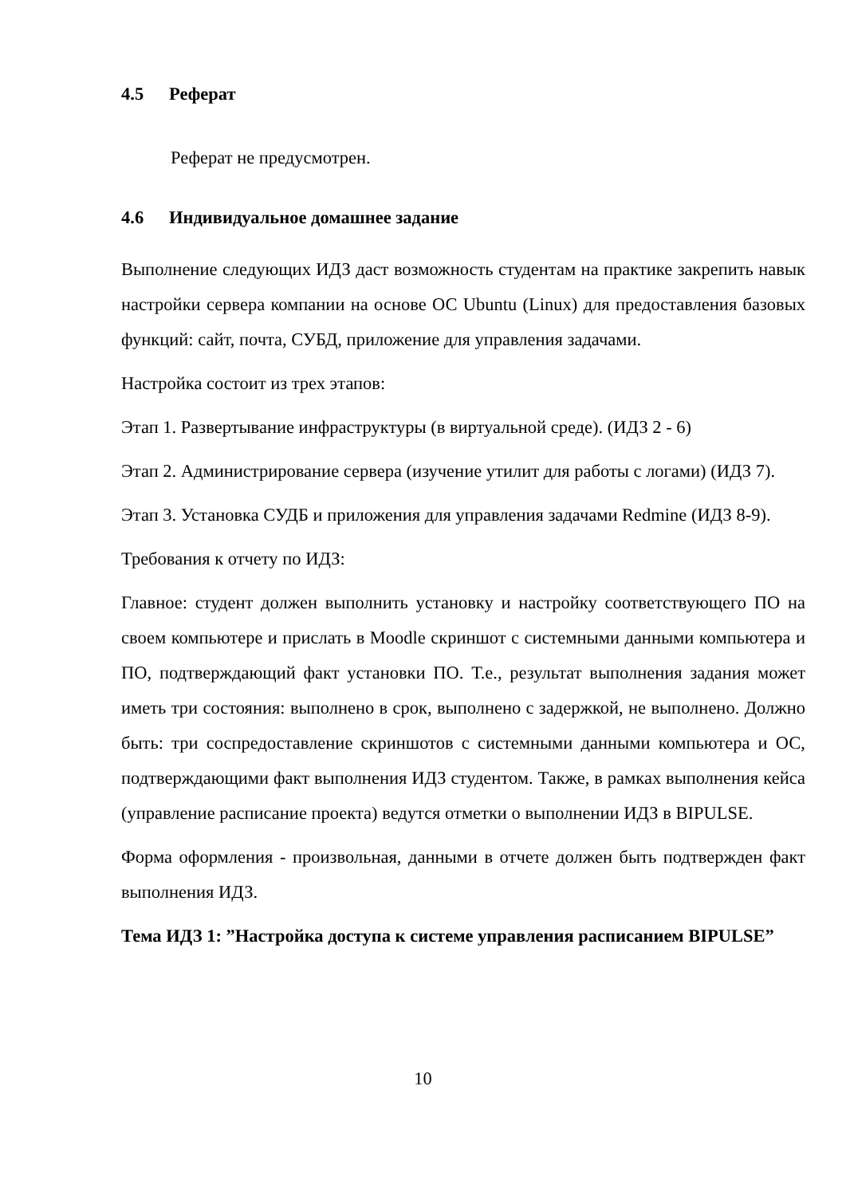4.5 Реферат
Реферат не предусмотрен.
4.6 Индивидуальное домашнее задание
Выполнение следующих ИДЗ даст возможность студентам на практике закрепить навык настройки сервера компании на основе ОС Ubuntu (Linux) для предоставления базовых функций: сайт, почта, СУБД, приложение для управления задачами.
Настройка состоит из трех этапов:
Этап 1. Развертывание инфраструктуры (в виртуальной среде). (ИДЗ 2 - 6)
Этап 2. Администрирование сервера (изучение утилит для работы с логами) (ИДЗ 7).
Этап 3. Установка СУДБ и приложения для управления задачами Redmine (ИДЗ 8-9).
Требования к отчету по ИДЗ:
Главное: студент должен выполнить установку и настройку соответствующего ПО на своем компьютере и прислать в Moodle скриншот с системными данными компьютера и ПО, подтверждающий факт установки ПО. Т.е., результат выполнения задания может иметь три состояния: выполнено в срок, выполнено с задержкой, не выполнено. Должно быть: три соспредоставление скриншотов с системными данными компьютера и ОС, подтверждающими факт выполнения ИДЗ студентом. Также, в рамках выполнения кейса (управление расписание проекта) ведутся отметки о выполнении ИДЗ в BIPULSE.
Форма оформления - произвольная, данными в отчете должен быть подтвержден факт выполнения ИДЗ.
Тема ИДЗ 1: ”Настройка доступа к системе управления расписанием BIPULSE”
10